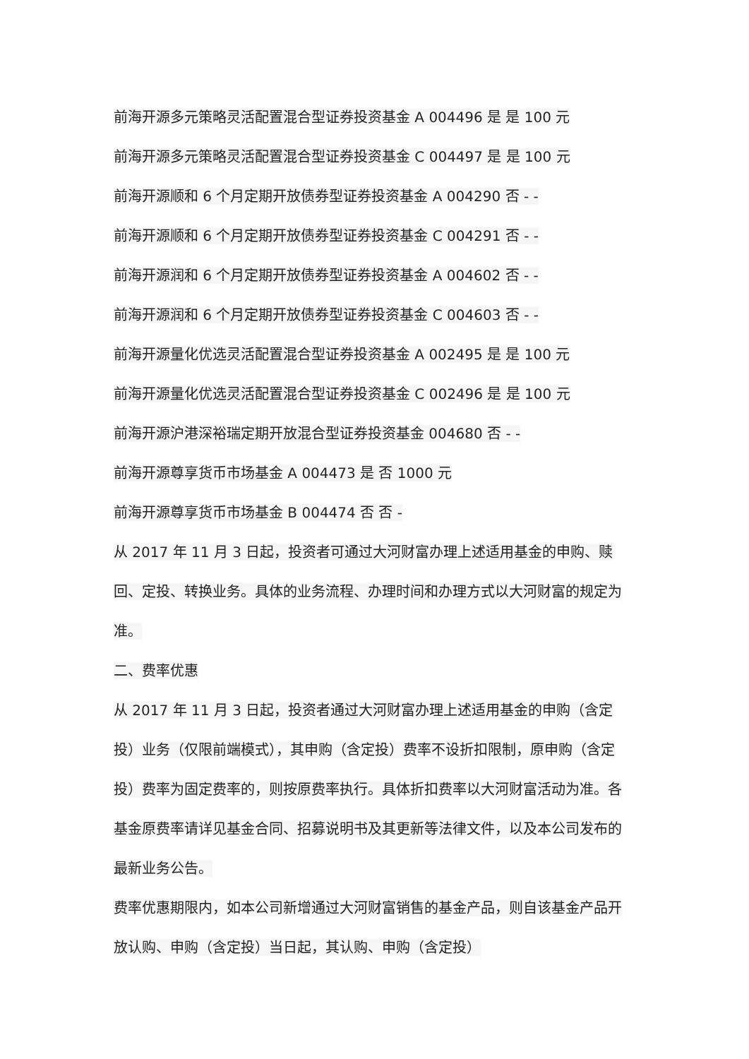前海开源多元策略灵活配置混合型证券投资基金 A 004496 是 是 100 元
前海开源多元策略灵活配置混合型证券投资基金 C 004497 是 是 100 元
前海开源顺和 6 个月定期开放债券型证券投资基金 A 004290 否 - -
前海开源顺和 6 个月定期开放债券型证券投资基金 C 004291 否 - -
前海开源润和 6 个月定期开放债券型证券投资基金 A 004602 否 - -
前海开源润和 6 个月定期开放债券型证券投资基金 C 004603 否 - -
前海开源量化优选灵活配置混合型证券投资基金 A 002495 是 是 100 元
前海开源量化优选灵活配置混合型证券投资基金 C 002496 是 是 100 元
前海开源沪港深裕瑞定期开放混合型证券投资基金 004680 否 - -
前海开源尊享货币市场基金 A 004473 是 否 1000 元
前海开源尊享货币市场基金 B 004474 否 否 -
从 2017 年 11 月 3 日起，投资者可通过大河财富办理上述适用基金的申购、赎回、定投、转换业务。具体的业务流程、办理时间和办理方式以大河财富的规定为准。
二、费率优惠
从 2017 年 11 月 3 日起，投资者通过大河财富办理上述适用基金的申购（含定投）业务（仅限前端模式），其申购（含定投）费率不设折扣限制，原申购（含定投）费率为固定费率的，则按原费率执行。具体折扣费率以大河财富活动为准。各基金原费率请详见基金合同、招募说明书及其更新等法律文件，以及本公司发布的最新业务公告。
费率优惠期限内，如本公司新增通过大河财富销售的基金产品，则自该基金产品开放认购、申购（含定投）当日起，其认购、申购（含定投）